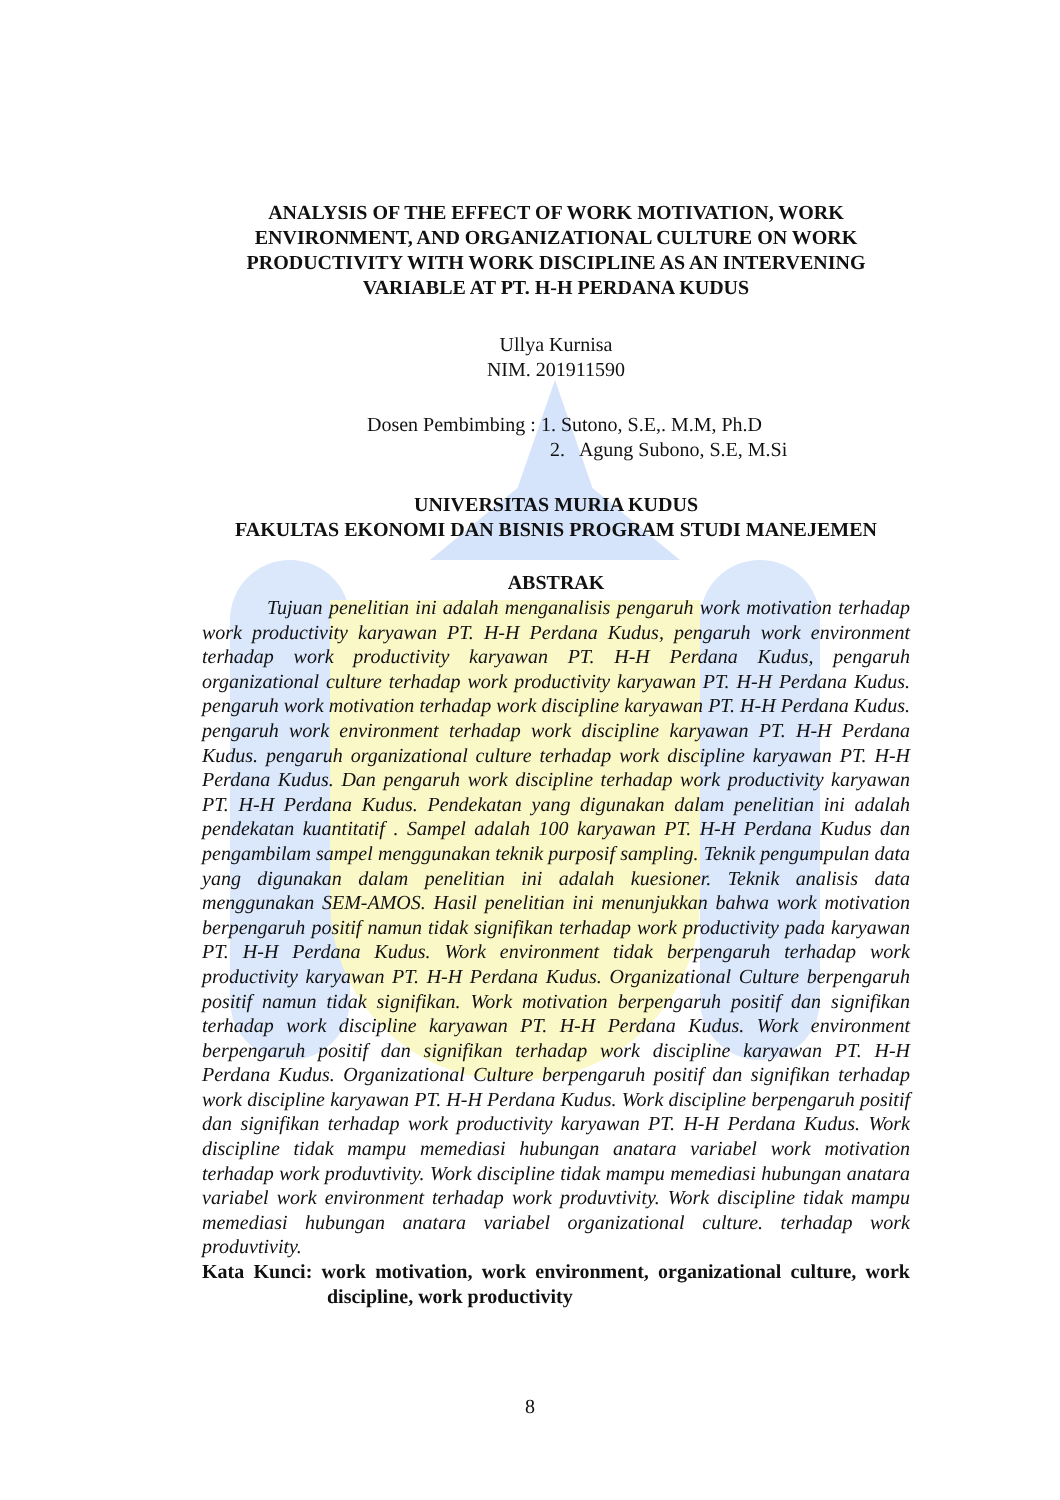ANALYSIS OF THE EFFECT OF WORK MOTIVATION, WORK ENVIRONMENT, AND ORGANIZATIONAL CULTURE ON WORK PRODUCTIVITY WITH WORK DISCIPLINE AS AN INTERVENING VARIABLE AT PT. H-H PERDANA KUDUS
Ullya Kurnisa
NIM. 201911590
Dosen Pembimbing : 1. Sutono, S.E,. M.M, Ph.D
2. Agung Subono, S.E, M.Si
UNIVERSITAS MURIA KUDUS
FAKULTAS EKONOMI DAN BISNIS PROGRAM STUDI MANEJEMEN
ABSTRAK
Tujuan penelitian ini adalah menganalisis pengaruh work motivation terhadap work productivity karyawan PT. H-H Perdana Kudus, pengaruh work environment terhadap work productivity karyawan PT. H-H Perdana Kudus, pengaruh organizational culture terhadap work productivity karyawan PT. H-H Perdana Kudus. pengaruh work motivation terhadap work discipline karyawan PT. H-H Perdana Kudus. pengaruh work environment terhadap work discipline karyawan PT. H-H Perdana Kudus. pengaruh organizational culture terhadap work discipline karyawan PT. H-H Perdana Kudus. Dan pengaruh work discipline terhadap work productivity karyawan PT. H-H Perdana Kudus. Pendekatan yang digunakan dalam penelitian ini adalah pendekatan kuantitatif . Sampel adalah 100 karyawan PT. H-H Perdana Kudus dan pengambilam sampel menggunakan teknik purposif sampling. Teknik pengumpulan data yang digunakan dalam penelitian ini adalah kuesioner. Teknik analisis data menggunakan SEM-AMOS. Hasil penelitian ini menunjukkan bahwa work motivation berpengaruh positif namun tidak signifikan terhadap work productivity pada karyawan PT. H-H Perdana Kudus. Work environment tidak berpengaruh terhadap work productivity karyawan PT. H-H Perdana Kudus. Organizational Culture berpengaruh positif namun tidak signifikan. Work motivation berpengaruh positif dan signifikan terhadap work discipline karyawan PT. H-H Perdana Kudus. Work environment berpengaruh positif dan signifikan terhadap work discipline karyawan PT. H-H Perdana Kudus. Organizational Culture berpengaruh positif dan signifikan terhadap work discipline karyawan PT. H-H Perdana Kudus. Work discipline berpengaruh positif dan signifikan terhadap work productivity karyawan PT. H-H Perdana Kudus. Work discipline tidak mampu memediasi hubungan anatara variabel work motivation terhadap work produvtivity. Work discipline tidak mampu memediasi hubungan anatara variabel work environment terhadap work produvtivity. Work discipline tidak mampu memediasi hubungan anatara variabel organizational culture. terhadap work produvtivity.
Kata Kunci: work motivation, work environment, organizational culture, work discipline, work productivity
8